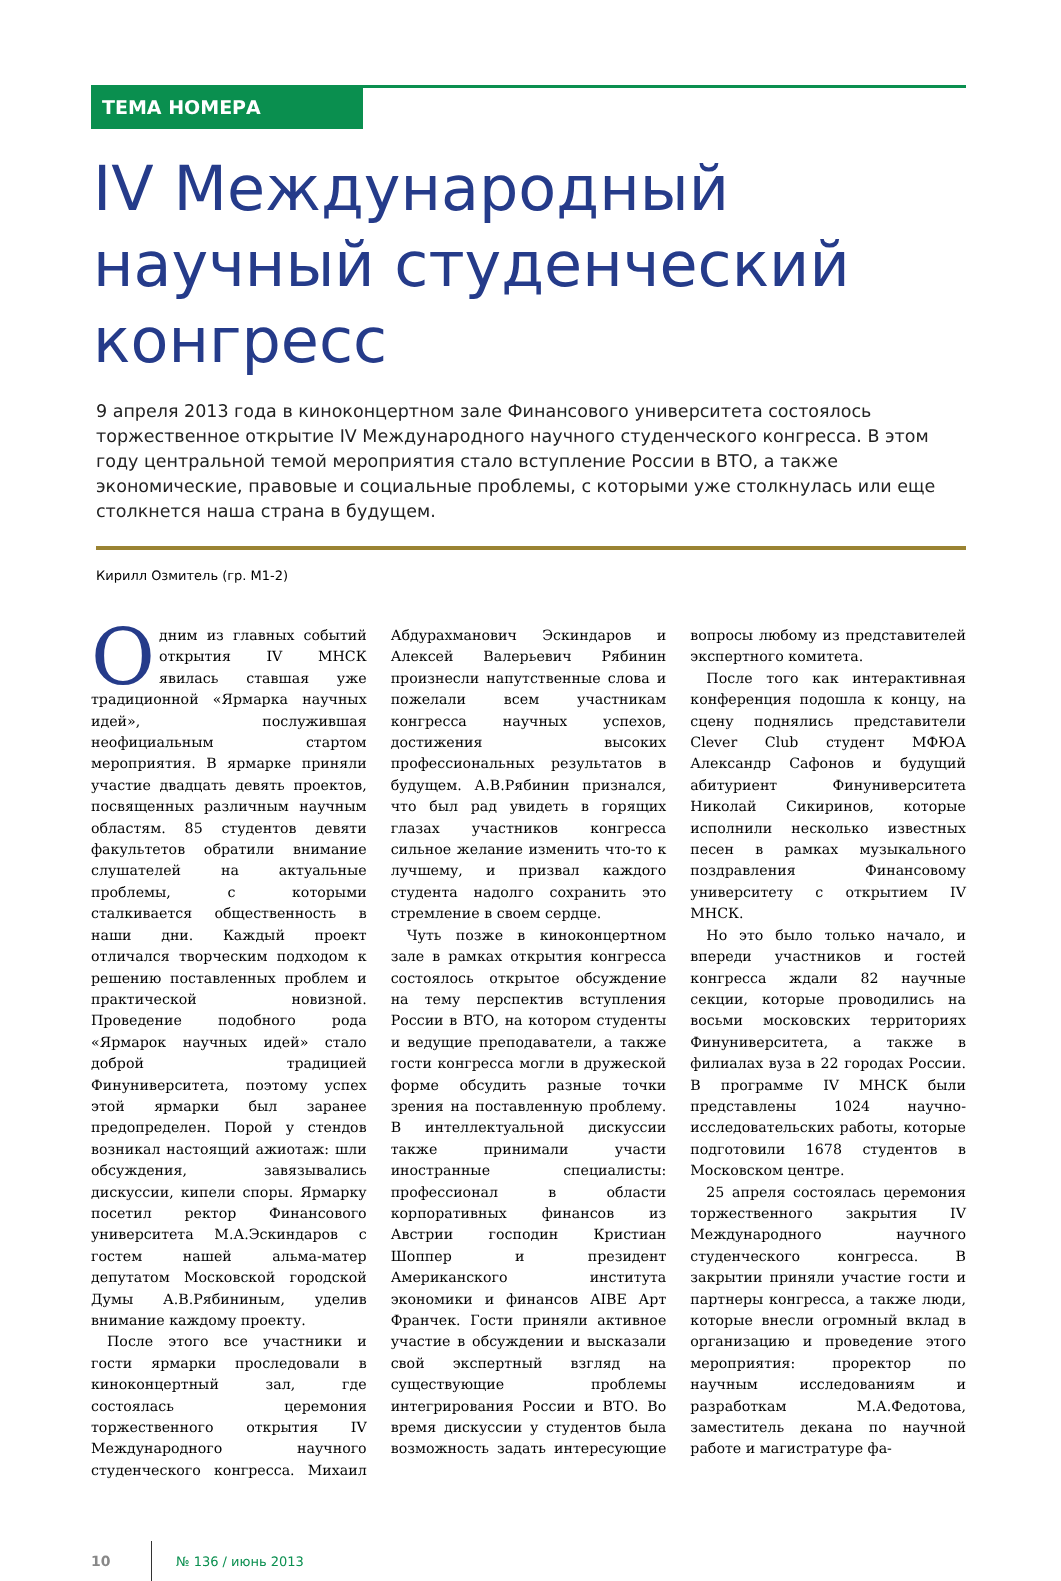ТЕМА НОМЕРА
IV Международный научный студенческий конгресс
9 апреля 2013 года в киноконцертном зале Финансового университета состоялось торжественное открытие IV Международного научного студенческого конгресса. В этом году центральной темой мероприятия стало вступление России в ВТО, а также экономические, правовые и социальные проблемы, с которыми уже столкнулась или еще столкнется наша страна в будущем.
Кирилл Озмитель (гр. М1-2)
Одним из главных событий открытия IV МНСК явилась ставшая уже традиционной «Ярмарка научных идей», послужившая неофициальным стартом мероприятия. В ярмарке приняли участие двадцать девять проектов, посвященных различным научным областям. 85 студентов девяти факультетов обратили внимание слушателей на актуальные проблемы, с которыми сталкивается общественность в наши дни. Каждый проект отличался творческим подходом к решению поставленных проблем и практической новизной. Проведение подобного рода «Ярмарок научных идей» стало доброй традицией Финуниверситета, поэтому успех этой ярмарки был заранее предопределен. Порой у стендов возникал настоящий ажиотаж: шли обсуждения, завязывались дискуссии, кипели споры. Ярмарку посетил ректор Финансового университета М.А.Эскиндаров с гостем нашей альма-матер депутатом Московской городской Думы А.В.Рябининым, уделив внимание каждому проекту.
После этого все участники и гости ярмарки проследовали в киноконцертный зал, где состоялась церемония торжественного открытия IV Международного научного студенческого конгресса. Михаил Абдурахманович Эскиндаров и Алексей Валерьевич Рябинин произнесли напутственные слова и пожелали всем участникам конгресса научных успехов, достижения высоких профессиональных результатов в будущем. А.В.Рябинин признался, что был рад увидеть в горящих глазах участников конгресса сильное желание изменить что-то к лучшему, и призвал каждого студента надолго сохранить это стремление в своем сердце.
Чуть позже в киноконцертном зале в рамках открытия конгресса состоялось открытое обсуждение на тему перспектив вступления России в ВТО, на котором студенты и ведущие преподаватели, а также гости конгресса могли в дружеской форме обсудить разные точки зрения на поставленную проблему. В интеллектуальной дискуссии также принимали участи иностранные специалисты: профессионал в области корпоративных финансов из Австрии господин Кристиан Шоппер и президент Американского института экономики и финансов AIBE Арт Франчек. Гости приняли активное участие в обсуждении и высказали свой экспертный взгляд на существующие проблемы интегрирования России и ВТО. Во время дискуссии у студентов была возможность задать интересующие вопросы любому из представителей экспертного комитета.
После того как интерактивная конференция подошла к концу, на сцену поднялись представители Clever Club студент МФЮА Александр Сафонов и будущий абитуриент Финуниверситета Николай Сикиринов, которые исполнили несколько известных песен в рамках музыкального поздравления Финансовому университету с открытием IV МНСК.
Но это было только начало, и впереди участников и гостей конгресса ждали 82 научные секции, которые проводились на восьми московских территориях Финуниверситета, а также в филиалах вуза в 22 городах России. В программе IV МНСК были представлены 1024 научно-исследовательских работы, которые подготовили 1678 студентов в Московском центре.
25 апреля состоялась церемония торжественного закрытия IV Международного научного студенческого конгресса. В закрытии приняли участие гости и партнеры конгресса, а также люди, которые внесли огромный вклад в организацию и проведение этого мероприятия: проректор по научным исследованиям и разработкам М.А.Федотова, заместитель декана по научной работе и магистратуре фа-
10 № 136 / июнь 2013